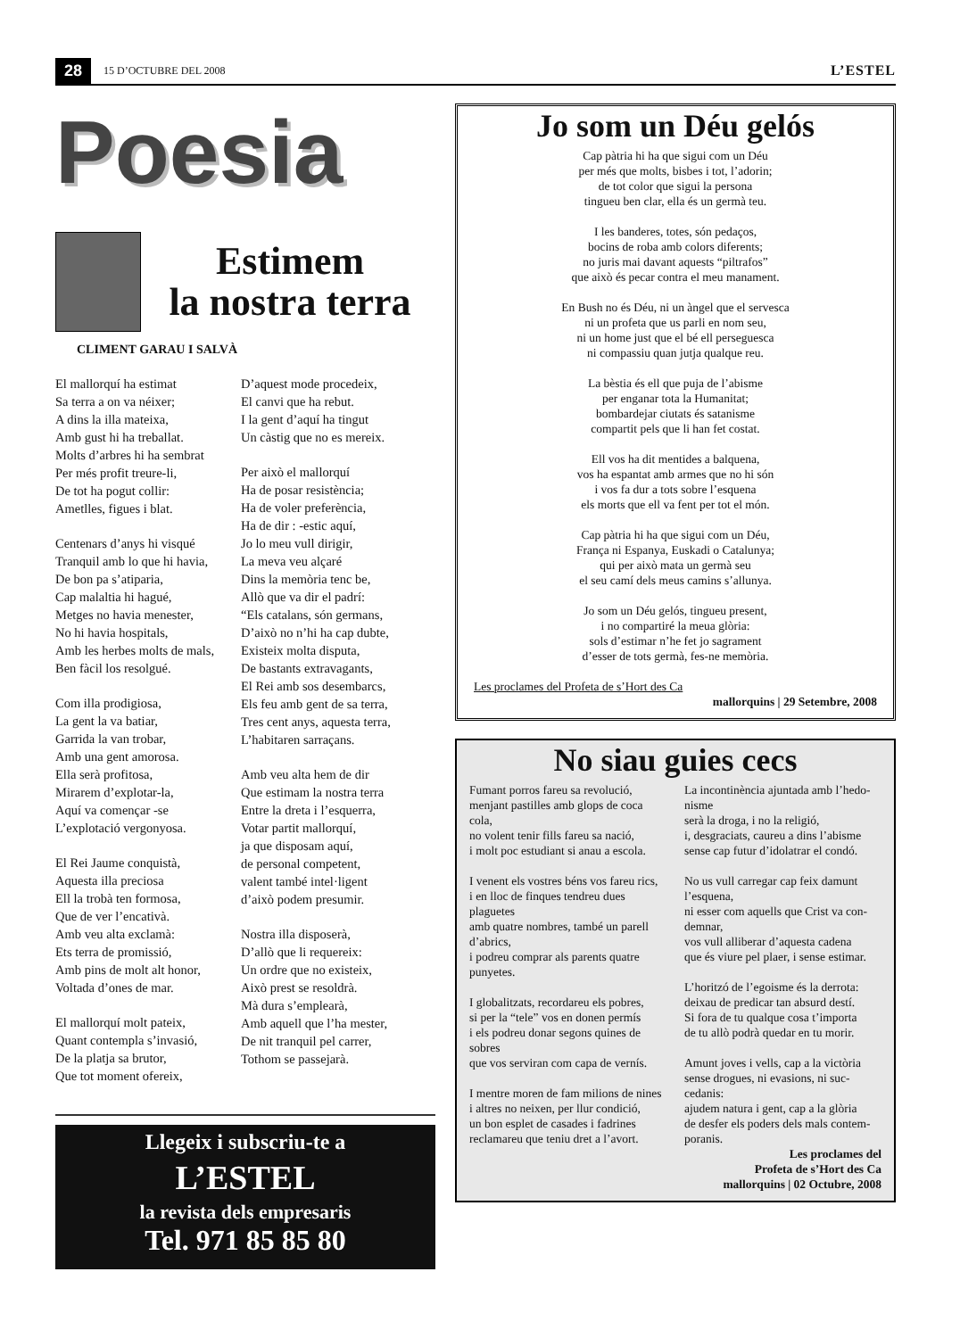28 15 D’OCTUBRE DEL 2008 L’ESTEL
Poesia
Estimem
la nostra terra
CLIMENT GARAU I SALVÀ
El mallorquí ha estimat
Sa terra a on va néixer;
A dins la illa mateixa,
Amb gust hi ha treballat.
Molts d’arbres hi ha sembrat
Per més profit treure-li,
De tot ha pogut collir:
Ametlles, figues i blat.
Centenars d’anys hi visqué
Tranquil amb lo que hi havia,
De bon pa s’atiparia,
Cap malaltia hi hagué,
Metges no havia menester,
No hi havia hospitals,
Amb les herbes molts de mals,
Ben fàcil los resolgué.
Com illa prodigiosa,
La gent la va batiar,
Garrida la van trobar,
Amb una gent amorosa.
Ella serà profitosa,
Mirarem d’explotar-la,
Aquí va començar -se
L’explotació vergonyosa.
El Rei Jaume conquistà,
Aquesta illa preciosa
Ell la trobà ten formosa,
Que de ver l’encativà.
Amb veu alta exclamà:
Ets terra de promissió,
Amb pins de molt alt honor,
Voltada d’ones de mar.
El mallorquí molt pateix,
Quant contempla s’invasió,
De la platja sa brutor,
Que tot moment ofereix,
D’aquest mode procedeix,
El canvi que ha rebut.
I la gent d’aquí ha tingut
Un càstig que no es mereix.
Per això el mallorquí
Ha de posar resistència;
Ha de voler preferència,
Ha de dir : -estic aquí,
Jo lo meu vull dirigir,
La meva veu alçaré
Dins la memòria tenc be,
Allò que va dir el padrí:
“Els catalans, són germans,
D’això no n’hi ha cap dubte,
Existeix molta disputa,
De bastants extravagants,
El Rei amb sos desembarcs,
Els feu amb gent de sa terra,
Tres cent anys, aquesta terra,
L’habitaren sarraçans.
Amb veu alta hem de dir
Que estimam la nostra terra
Entre la dreta i l’esquerra,
Votar partit mallorquí,
ja que disposam aquí,
de personal competent,
valent també intel·ligent
d’això podem presumir.
Nostra illa disposerà,
D’allò que li requereix:
Un ordre que no existeix,
Això prest se resoldrà.
Mà dura s’emplearà,
Amb aquell que l’ha mester,
De nit tranquil pel carrer,
Tothom se passejarà.
Llegeix i subscriu-te a
L’ESTEL
la revista dels empresaris
Tel. 971 85 85 80
Jo som un Déu gelós
Cap pàtria hi ha que sigui com un Déu
per més que molts, bisbes i tot, l’adorin;
de tot color que sigui la persona
tingueu ben clar, ella és un germà teu.
I les banderes, totes, són pedaços,
bocins de roba amb colors diferents;
no juris mai davant aquests “piltrafos”
que això és pecar contra el meu manament.
En Bush no és Déu, ni un àngel que el servesca
ni un profeta que us parli en nom seu,
ni un home just que el bé ell perseguesca
ni compassiu quan jutja qualque reu.
La bèstia és ell que puja de l’abisme
per enganar tota la Humanitat;
bombardejar ciutats és satanisme
compartit pels que li han fet costat.
Ell vos ha dit mentides a balquena,
vos ha espantat amb armes que no hi són
i vos fa dur a tots sobre l’esquena
els morts que ell va fent per tot el món.
Cap pàtria hi ha que sigui com un Déu,
França ni Espanya, Euskadi o Catalunya;
qui per això mata un germà seu
el seu camí dels meus camins s’allunya.
Jo som un Déu gelós, tingueu present,
i no compartiré la meua glòria:
sols d’estimar n’he fet jo sagrament
d’esser de tots germà, fes-ne memòria.
Les proclames del Profeta de s’Hort des Ca
mallorquins | 29 Setembre, 2008
No siau guies cecs
Fumant porros fareu sa revolució,
menjant pastilles amb glops de coca cola,
no volent tenir fills fareu sa nació,
i molt poc estudiant si anau a escola.
I venent els vostres béns vos fareu rics,
i en lloc de finques tendreu dues plaguetes
amb quatre nombres, també un parell d’abrics,
i podreu comprar als parents quatre punyetes.
I globalitzats, recordareu els pobres,
si per la “tele” vos en donen permís
i els podreu donar segons quines de sobres
que vos serviran com capa de vernís.
I mentre moren de fam milions de nines
i altres no neixen, per llur condició,
un bon esplet de casades i fadrines
reclamareu que teniu dret a l’avort.
La incontinència ajuntada amb l’hedo-nisme
serà la droga, i no la religió,
i, desgraciats, caureu a dins l’abisme
sense cap futur d’idolatrar el condó.
No us vull carregar cap feix damunt l’esquena,
ni esser com aquells que Crist va con-demnar,
vos vull alliberar d’aquesta cadena
que és viure pel plaer, i sense estimar.
L’horitzó de l’egoisme és la derrota:
deixau de predicar tan absurd destí.
Si fora de tu qualque cosa t’importa
de tu allò podrà quedar en tu morir.
Amunt joves i vells, cap a la victòria
sense drogues, ni evasions, ni suc-cedanis:
ajudem natura i gent, cap a la glòria
de desfer els poders dels mals contem-poranis.
Les proclames del
Profeta de s’Hort des Ca
mallorquins | 02 Octubre, 2008